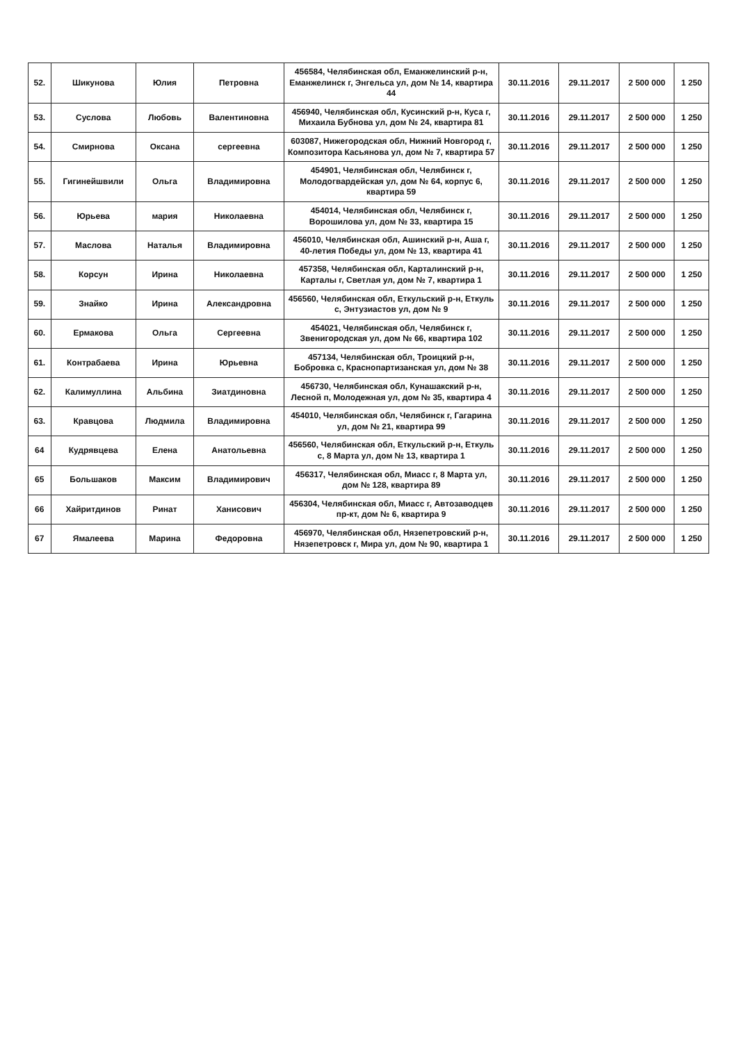| 52. | Шикунова | Юлия | Петровна | 456584, Челябинская обл, Еманжелинский р-н, Еманжелинск г, Энгельса ул, дом № 14, квартира 44 | 30.11.2016 | 29.11.2017 | 2 500 000 | 1 250 |
| 53. | Суслова | Любовь | Валентиновна | 456940, Челябинская обл, Кусинский р-н, Куса г, Михаила Бубнова ул, дом № 24, квартира 81 | 30.11.2016 | 29.11.2017 | 2 500 000 | 1 250 |
| 54. | Смирнова | Оксана | сергеевна | 603087, Нижегородская обл, Нижний Новгород г, Композитора Касьянова ул, дом № 7, квартира 57 | 30.11.2016 | 29.11.2017 | 2 500 000 | 1 250 |
| 55. | Гигинейшвили | Ольга | Владимировна | 454901, Челябинская обл, Челябинск г, Молодогвардейская ул, дом № 64, корпус 6, квартира 59 | 30.11.2016 | 29.11.2017 | 2 500 000 | 1 250 |
| 56. | Юрьева | мария | Николаевна | 454014, Челябинская обл, Челябинск г, Ворошилова ул, дом № 33, квартира 15 | 30.11.2016 | 29.11.2017 | 2 500 000 | 1 250 |
| 57. | Маслова | Наталья | Владимировна | 456010, Челябинская обл, Ашинский р-н, Аша г, 40-летия Победы ул, дом № 13, квартира 41 | 30.11.2016 | 29.11.2017 | 2 500 000 | 1 250 |
| 58. | Корсун | Ирина | Николаевна | 457358, Челябинская обл, Карталинский р-н, Карталы г, Светлая ул, дом № 7, квартира 1 | 30.11.2016 | 29.11.2017 | 2 500 000 | 1 250 |
| 59. | Знайко | Ирина | Александровна | 456560, Челябинская обл, Еткульский р-н, Еткуль с, Энтузиастов ул, дом № 9 | 30.11.2016 | 29.11.2017 | 2 500 000 | 1 250 |
| 60. | Ермакова | Ольга | Сергеевна | 454021, Челябинская обл, Челябинск г, Звенигородская ул, дом № 66, квартира 102 | 30.11.2016 | 29.11.2017 | 2 500 000 | 1 250 |
| 61. | Контрабаева | Ирина | Юрьевна | 457134, Челябинская обл, Троицкий р-н, Бобровка с, Краснопартизанская ул, дом № 38 | 30.11.2016 | 29.11.2017 | 2 500 000 | 1 250 |
| 62. | Калимуллина | Альбина | Зиатдиновна | 456730, Челябинская обл, Кунашакский р-н, Лесной п, Молодежная ул, дом № 35, квартира 4 | 30.11.2016 | 29.11.2017 | 2 500 000 | 1 250 |
| 63. | Кравцова | Людмила | Владимировна | 454010, Челябинская обл, Челябинск г, Гагарина ул, дом № 21, квартира 99 | 30.11.2016 | 29.11.2017 | 2 500 000 | 1 250 |
| 64 | Кудрявцева | Елена | Анатольевна | 456560, Челябинская обл, Еткульский р-н, Еткуль с, 8 Марта ул, дом № 13, квартира 1 | 30.11.2016 | 29.11.2017 | 2 500 000 | 1 250 |
| 65 | Большаков | Максим | Владимирович | 456317, Челябинская обл, Миасс г, 8 Марта ул, дом № 128, квартира 89 | 30.11.2016 | 29.11.2017 | 2 500 000 | 1 250 |
| 66 | Хайритдинов | Ринат | Ханисович | 456304, Челябинская обл, Миасс г, Автозаводцев пр-кт, дом № 6, квартира 9 | 30.11.2016 | 29.11.2017 | 2 500 000 | 1 250 |
| 67 | Ямалеева | Марина | Федоровна | 456970, Челябинская обл, Нязепетровский р-н, Нязепетровск г, Мира ул, дом № 90, квартира 1 | 30.11.2016 | 29.11.2017 | 2 500 000 | 1 250 |